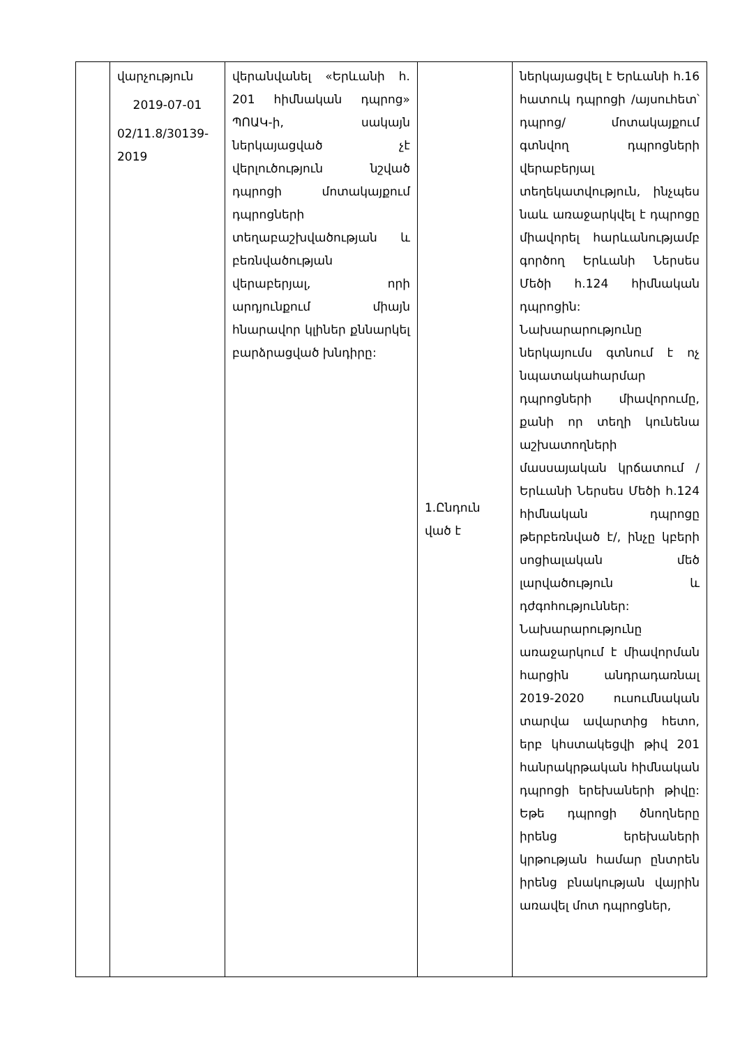| | վարչություն 2019-07-01 02/11.8/30139-2019 | վերանվանել «Երևանի հ. 201 հիմնական դպրոց» ՊՈԱԿ-ի, սակայն ներկայացված չէ վերլուծություն նշված դպրոցի մոտակայքում դպրոցների տեղաբաշխվածության և բեռնվածության վերաբերյալ, որի արդյունքում միայն հնարավոր կլիներ քննարկել բարձրացված խնդիրը: | 1.Ընդուն ված է | ներկայացվել է Երևանի հ.16 հատուկ դպրոցի /այսուհետ՝ դպրոց/ մոտակայքում գտնվող դպրոցների վերաբերյալ տեղեկատվություն, ինչպես նաև առաջարկվել է դպրոցը միավորել հարևանությամբ գործող Երևանի Ներսես Մեծի հ.124 հիմնական դպրոցին: Նախարարությունը ներկայումս գտնում է ոչ նպատակահարմար դպրոցների միավորումը, քանի որ տեղի կունենա աշխատողների մասսայական կրճատում / Երևանի Ներսես Մեծի հ.124 հիմնական դպրոցը թերբեռնված է/, ինչը կբերի սոցիալական մեծ լարվածություն և դժգոհություններ: Նախարարությունը առաջարկում է միավորման հարցին անդրադառնալ 2019-2020 ուսումնական տարվա ավարտից հետո, երբ կհստակեցվի թիվ 201 հանրակրթական հիմնական դպրոցի երեխաների թիվը: Եթե դպրոցի ծնողները իրենց երեխաների կրթության համար ընտրեն իրենց բնակության վայրին առավել մոտ դպրոցներ, |